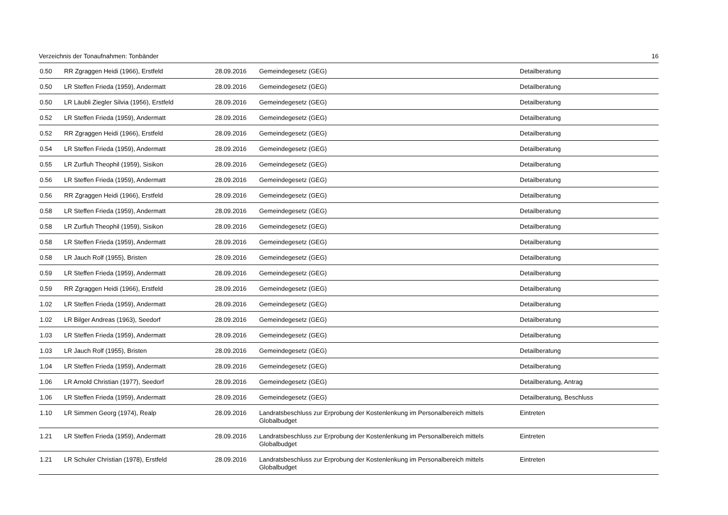Verzeichnis der Tonaufnahmen: Tonbänder 16
| 0.50 | RR Zgraggen Heidi (1966), Erstfeld | 28.09.2016 | Gemeindegesetz (GEG) | Detailberatung |
| 0.50 | LR Steffen Frieda (1959), Andermatt | 28.09.2016 | Gemeindegesetz (GEG) | Detailberatung |
| 0.50 | LR Läubli Ziegler Silvia (1956), Erstfeld | 28.09.2016 | Gemeindegesetz (GEG) | Detailberatung |
| 0.52 | LR Steffen Frieda (1959), Andermatt | 28.09.2016 | Gemeindegesetz (GEG) | Detailberatung |
| 0.52 | RR Zgraggen Heidi (1966), Erstfeld | 28.09.2016 | Gemeindegesetz (GEG) | Detailberatung |
| 0.54 | LR Steffen Frieda (1959), Andermatt | 28.09.2016 | Gemeindegesetz (GEG) | Detailberatung |
| 0.55 | LR Zurfluh Theophil (1959), Sisikon | 28.09.2016 | Gemeindegesetz (GEG) | Detailberatung |
| 0.56 | LR Steffen Frieda (1959), Andermatt | 28.09.2016 | Gemeindegesetz (GEG) | Detailberatung |
| 0.56 | RR Zgraggen Heidi (1966), Erstfeld | 28.09.2016 | Gemeindegesetz (GEG) | Detailberatung |
| 0.58 | LR Steffen Frieda (1959), Andermatt | 28.09.2016 | Gemeindegesetz (GEG) | Detailberatung |
| 0.58 | LR Zurfluh Theophil (1959), Sisikon | 28.09.2016 | Gemeindegesetz (GEG) | Detailberatung |
| 0.58 | LR Steffen Frieda (1959), Andermatt | 28.09.2016 | Gemeindegesetz (GEG) | Detailberatung |
| 0.58 | LR Jauch Rolf (1955), Bristen | 28.09.2016 | Gemeindegesetz (GEG) | Detailberatung |
| 0.59 | LR Steffen Frieda (1959), Andermatt | 28.09.2016 | Gemeindegesetz (GEG) | Detailberatung |
| 0.59 | RR Zgraggen Heidi (1966), Erstfeld | 28.09.2016 | Gemeindegesetz (GEG) | Detailberatung |
| 1.02 | LR Steffen Frieda (1959), Andermatt | 28.09.2016 | Gemeindegesetz (GEG) | Detailberatung |
| 1.02 | LR Bilger Andreas (1963), Seedorf | 28.09.2016 | Gemeindegesetz (GEG) | Detailberatung |
| 1.03 | LR Steffen Frieda (1959), Andermatt | 28.09.2016 | Gemeindegesetz (GEG) | Detailberatung |
| 1.03 | LR Jauch Rolf (1955), Bristen | 28.09.2016 | Gemeindegesetz (GEG) | Detailberatung |
| 1.04 | LR Steffen Frieda (1959), Andermatt | 28.09.2016 | Gemeindegesetz (GEG) | Detailberatung |
| 1.06 | LR Arnold Christian (1977), Seedorf | 28.09.2016 | Gemeindegesetz (GEG) | Detailberatung, Antrag |
| 1.06 | LR Steffen Frieda (1959), Andermatt | 28.09.2016 | Gemeindegesetz (GEG) | Detailberatung, Beschluss |
| 1.10 | LR Simmen Georg (1974), Realp | 28.09.2016 | Landratsbeschluss zur Erprobung der Kostenlenkung im Personalbereich mittels Globalbudget | Eintreten |
| 1.21 | LR Steffen Frieda (1959), Andermatt | 28.09.2016 | Landratsbeschluss zur Erprobung der Kostenlenkung im Personalbereich mittels Globalbudget | Eintreten |
| 1.21 | LR Schuler Christian (1978), Erstfeld | 28.09.2016 | Landratsbeschluss zur Erprobung der Kostenlenkung im Personalbereich mittels Globalbudget | Eintreten |